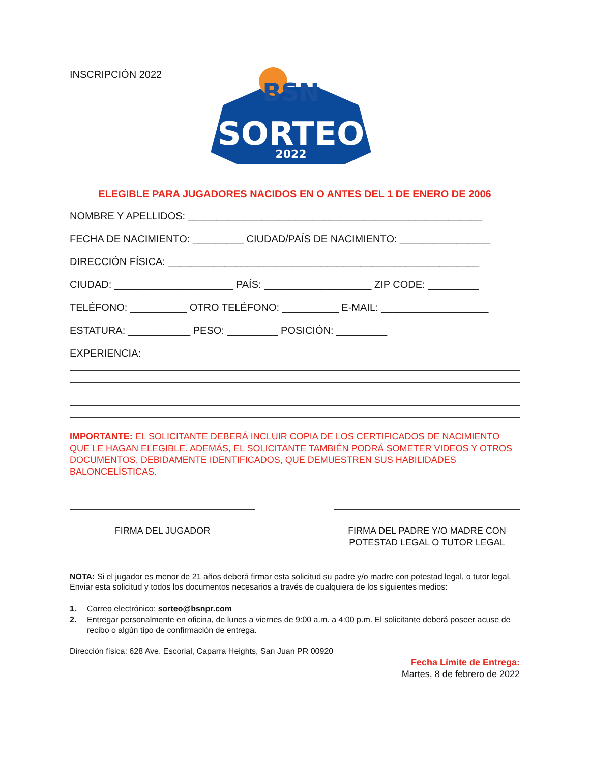INSCRIPCIÓN 2022
BSN
SORTEO
2022
ELEGIBLE PARA JUGADORES NACIDOS EN O ANTES DEL 1 DE ENERO DE 2006
NOMBRE Y APELLIDOS: ____________________________________________________
FECHA DE NACIMIENTO: _________ CIUDAD/PAÍS DE NACIMIENTO: ________________
DIRECCIÓN FÍSICA: _______________________________________________________
CIUDAD: _____________________ PAÍS: ___________________ ZIP CODE: _________
TELÉFONO: __________ OTRO TELÉFONO: __________ E-MAIL: ___________________
ESTATURA: ___________ PESO: _________ POSICIÓN: _________
EXPERIENCIA:
IMPORTANTE: EL SOLICITANTE DEBERÁ INCLUIR COPIA DE LOS CERTIFICADOS DE NACIMIENTO QUE LE HAGAN ELEGIBLE. ADEMÁS, EL SOLICITANTE TAMBIÉN PODRÁ SOMETER VIDEOS Y OTROS DOCUMENTOS, DEBIDAMENTE IDENTIFICADOS, QUE DEMUESTREN SUS HABILIDADES BALONCELÍSTICAS.
FIRMA DEL JUGADOR FIRMA DEL PADRE Y/O MADRE CON POTESTAD LEGAL O TUTOR LEGAL
NOTA: Si el jugador es menor de 21 años deberá firmar esta solicitud su padre y/o madre con potestad legal, o tutor legal. Enviar esta solicitud y todos los documentos necesarios a través de cualquiera de los siguientes medios:
1. Correo electrónico: sorteo@bsnpr.com
2. Entregar personalmente en oficina, de lunes a viernes de 9:00 a.m. a 4:00 p.m. El solicitante deberá poseer acuse de recibo o algún tipo de confirmación de entrega.
Dirección física: 628 Ave. Escorial, Caparra Heights, San Juan PR 00920
Fecha Límite de Entrega:
Martes, 8 de febrero de 2022